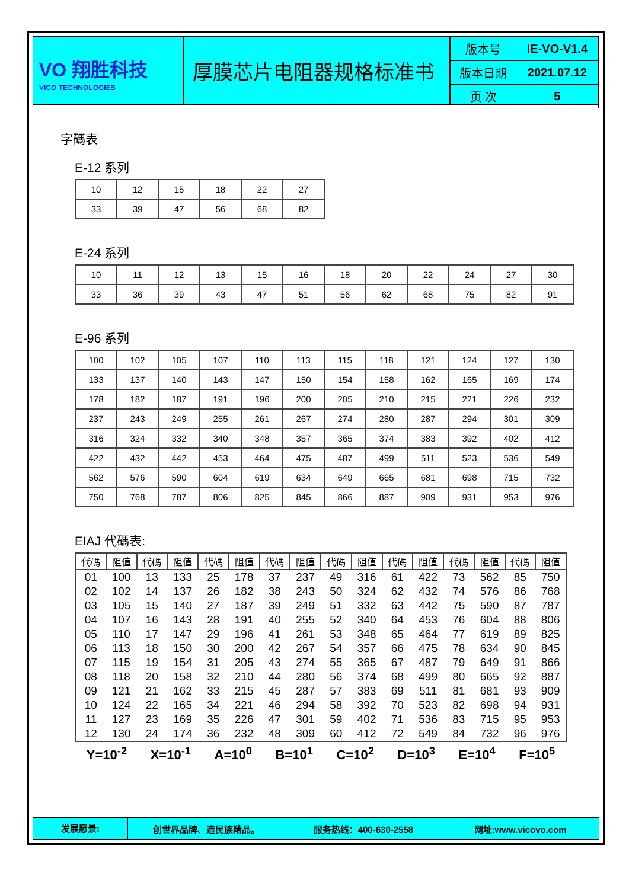VO 翔胜科技
VICO TECHNOLOGIES
厚膜芯片电阻器规格标准书
| 版本号 | IE-VO-V1.4 |
| 版本日期 | 2021.07.12 |
| 页 次 | 5 |
字碼表
E-12 系列
| 10 | 12 | 15 | 18 | 22 | 27 |
| 33 | 39 | 47 | 56 | 68 | 82 |
E-24 系列
| 10 | 11 | 12 | 13 | 15 | 16 | 18 | 20 | 22 | 24 | 27 | 30 |
| 33 | 36 | 39 | 43 | 47 | 51 | 56 | 62 | 68 | 75 | 82 | 91 |
E-96 系列
| 100 | 102 | 105 | 107 | 110 | 113 | 115 | 118 | 121 | 124 | 127 | 130 |
| 133 | 137 | 140 | 143 | 147 | 150 | 154 | 158 | 162 | 165 | 169 | 174 |
| 178 | 182 | 187 | 191 | 196 | 200 | 205 | 210 | 215 | 221 | 226 | 232 |
| 237 | 243 | 249 | 255 | 261 | 267 | 274 | 280 | 287 | 294 | 301 | 309 |
| 316 | 324 | 332 | 340 | 348 | 357 | 365 | 374 | 383 | 392 | 402 | 412 |
| 422 | 432 | 442 | 453 | 464 | 475 | 487 | 499 | 511 | 523 | 536 | 549 |
| 562 | 576 | 590 | 604 | 619 | 634 | 649 | 665 | 681 | 698 | 715 | 732 |
| 750 | 768 | 787 | 806 | 825 | 845 | 866 | 887 | 909 | 931 | 953 | 976 |
EIAJ 代碼表:
| 代碼 | 阻值 | 代碼 | 阻值 | 代碼 | 阻值 | 代碼 | 阻值 | 代碼 | 阻值 | 代碼 | 阻值 | 代碼 | 阻值 | 代碼 | 阻值 |
| --- | --- | --- | --- | --- | --- | --- | --- | --- | --- | --- | --- | --- | --- | --- | --- |
| 01 | 100 | 13 | 133 | 25 | 178 | 37 | 237 | 49 | 316 | 61 | 422 | 73 | 562 | 85 | 750 |
| 02 | 102 | 14 | 137 | 26 | 182 | 38 | 243 | 50 | 324 | 62 | 432 | 74 | 576 | 86 | 768 |
| 03 | 105 | 15 | 140 | 27 | 187 | 39 | 249 | 51 | 332 | 63 | 442 | 75 | 590 | 87 | 787 |
| 04 | 107 | 16 | 143 | 28 | 191 | 40 | 255 | 52 | 340 | 64 | 453 | 76 | 604 | 88 | 806 |
| 05 | 110 | 17 | 147 | 29 | 196 | 41 | 261 | 53 | 348 | 65 | 464 | 77 | 619 | 89 | 825 |
| 06 | 113 | 18 | 150 | 30 | 200 | 42 | 267 | 54 | 357 | 66 | 475 | 78 | 634 | 90 | 845 |
| 07 | 115 | 19 | 154 | 31 | 205 | 43 | 274 | 55 | 365 | 67 | 487 | 79 | 649 | 91 | 866 |
| 08 | 118 | 20 | 158 | 32 | 210 | 44 | 280 | 56 | 374 | 68 | 499 | 80 | 665 | 92 | 887 |
| 09 | 121 | 21 | 162 | 33 | 215 | 45 | 287 | 57 | 383 | 69 | 511 | 81 | 681 | 93 | 909 |
| 10 | 124 | 22 | 165 | 34 | 221 | 46 | 294 | 58 | 392 | 70 | 523 | 82 | 698 | 94 | 931 |
| 11 | 127 | 23 | 169 | 35 | 226 | 47 | 301 | 59 | 402 | 71 | 536 | 83 | 715 | 95 | 953 |
| 12 | 130 | 24 | 174 | 36 | 232 | 48 | 309 | 60 | 412 | 72 | 549 | 84 | 732 | 96 | 976 |
Y=10<sup>-2</sup> X=10<sup>-1</sup> A=10<sup>0</sup> B=10<sup>1</sup> C=10<sup>2</sup> D=10<sup>3</sup> E=10<sup>4</sup> F=10<sup>5</sup>
发展愿景:
创世界品牌、造民族精品。 服务热线：400-630-2558 网址:www.vicovo.com